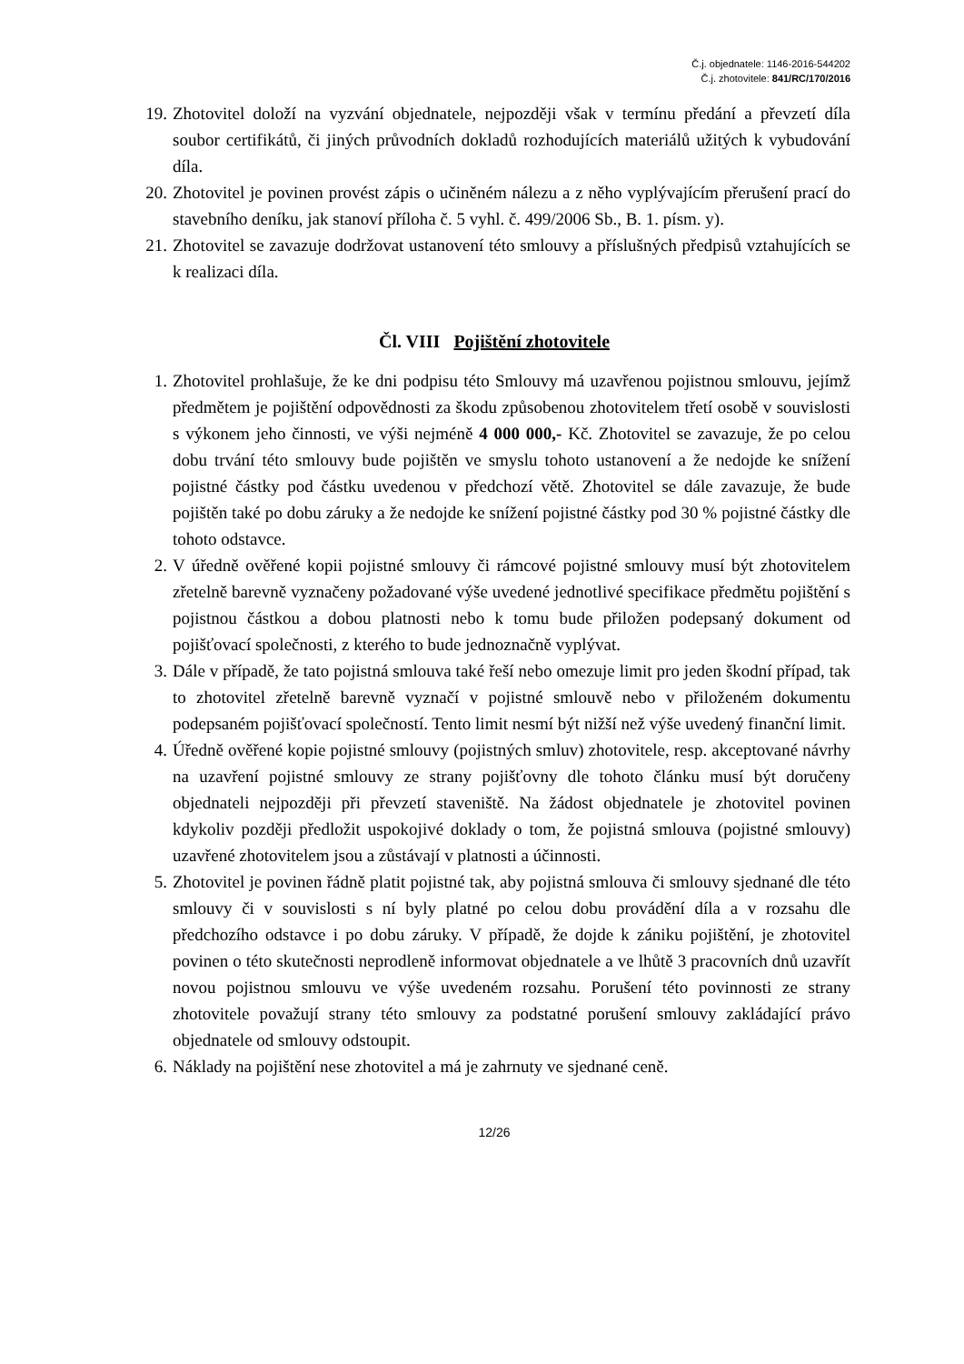Č.j. objednatele: 1146-2016-544202
Č.j. zhotovitele: 841/RC/170/2016
19. Zhotovitel doloží na vyzvání objednatele, nejpozději však v termínu předání a převzetí díla soubor certifikátů, či jiných průvodních dokladů rozhodujících materiálů užitých k vybudování díla.
20. Zhotovitel je povinen provést zápis o učiněném nálezu a z něho vyplývajícím přerušení prací do stavebního deníku, jak stanoví příloha č. 5 vyhl. č. 499/2006 Sb., B. 1. písm. y).
21. Zhotovitel se zavazuje dodržovat ustanovení této smlouvy a příslušných předpisů vztahujících se k realizaci díla.
Čl. VIII Pojištění zhotovitele
1. Zhotovitel prohlašuje, že ke dni podpisu této Smlouvy má uzavřenou pojistnou smlouvu, jejímž předmětem je pojištění odpovědnosti za škodu způsobenou zhotovitelem třetí osobě v souvislosti s výkonem jeho činnosti, ve výši nejméně 4 000 000,- Kč. Zhotovitel se zavazuje, že po celou dobu trvání této smlouvy bude pojištěn ve smyslu tohoto ustanovení a že nedojde ke snížení pojistné částky pod částku uvedenou v předchozí větě. Zhotovitel se dále zavazuje, že bude pojištěn také po dobu záruky a že nedojde ke snížení pojistné částky pod 30 % pojistné částky dle tohoto odstavce.
2. V úředně ověřené kopii pojistné smlouvy či rámcové pojistné smlouvy musí být zhotovitelem zřetelně barevně vyznačeny požadované výše uvedené jednotlivé specifikace předmětu pojištění s pojistnou částkou a dobou platnosti nebo k tomu bude přiložen podepsaný dokument od pojišťovací společnosti, z kterého to bude jednoznačně vyplývat.
3. Dále v případě, že tato pojistná smlouva také řeší nebo omezuje limit pro jeden škodní případ, tak to zhotovitel zřetelně barevně vyznačí v pojistné smlouvě nebo v přiloženém dokumentu podepsaném pojišťovací společností. Tento limit nesmí být nižší než výše uvedený finanční limit.
4. Úředně ověřené kopie pojistné smlouvy (pojistných smluv) zhotovitele, resp. akceptované návrhy na uzavření pojistné smlouvy ze strany pojišťovny dle tohoto článku musí být doručeny objednateli nejpozději při převzetí staveniště. Na žádost objednatele je zhotovitel povinen kdykoliv později předložit uspokojivé doklady o tom, že pojistná smlouva (pojistné smlouvy) uzavřené zhotovitelem jsou a zůstávají v platnosti a účinnosti.
5. Zhotovitel je povinen řádně platit pojistné tak, aby pojistná smlouva či smlouvy sjednané dle této smlouvy či v souvislosti s ní byly platné po celou dobu provádění díla a v rozsahu dle předchozího odstavce i po dobu záruky. V případě, že dojde k zániku pojištění, je zhotovitel povinen o této skutečnosti neprodleně informovat objednatele a ve lhůtě 3 pracovních dnů uzavřít novou pojistnou smlouvu ve výše uvedeném rozsahu. Porušení této povinnosti ze strany zhotovitele považují strany této smlouvy za podstatné porušení smlouvy zakládající právo objednatele od smlouvy odstoupit.
6. Náklady na pojištění nese zhotovitel a má je zahrnuty ve sjednané ceně.
12/26